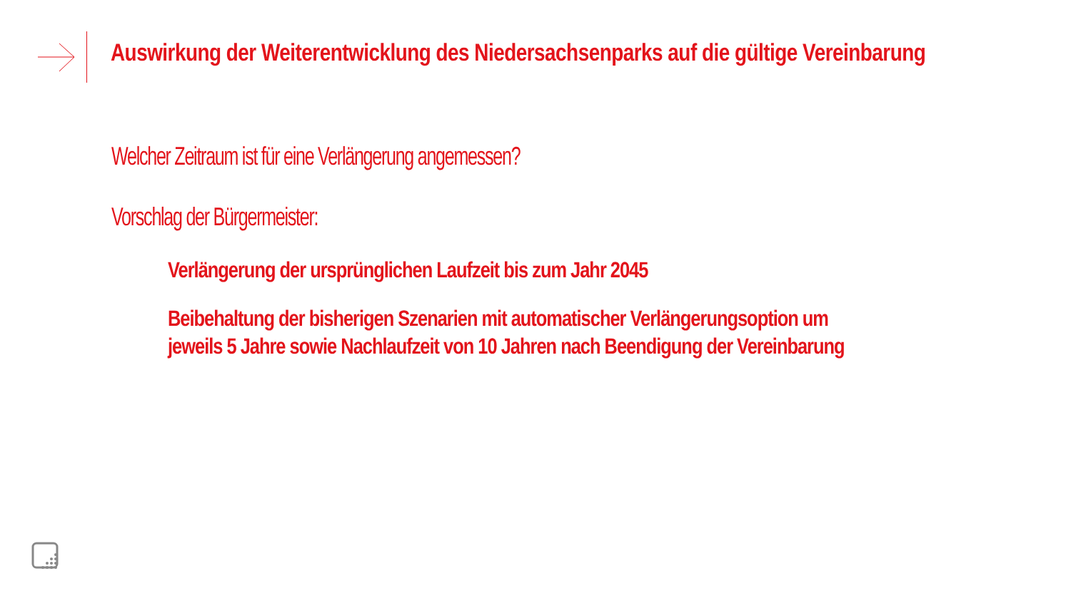Auswirkung der Weiterentwicklung des Niedersachsenparks auf die gültige Vereinbarung
Welcher Zeitraum ist für eine Verlängerung angemessen?
Vorschlag der Bürgermeister:
Verlängerung der ursprünglichen Laufzeit bis zum Jahr 2045
Beibehaltung der bisherigen Szenarien mit automatischer Verlängerungsoption um jeweils 5 Jahre sowie Nachlaufzeit von 10 Jahren nach Beendigung der Vereinbarung